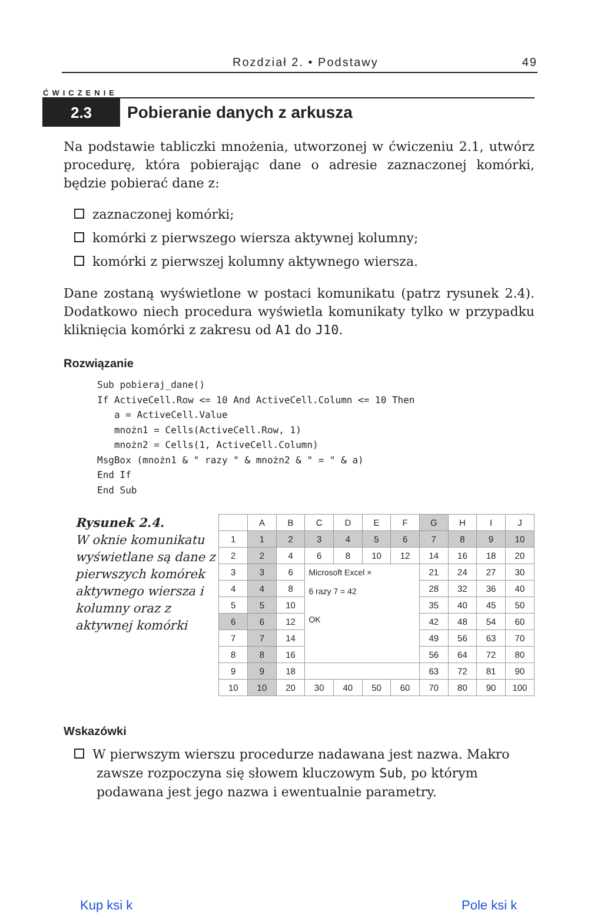Rozdział 2. • Podstawy 49
ĆWICZENIE
2.3
Pobieranie danych z arkusza
Na podstawie tabliczki mnożenia, utworzonej w ćwiczeniu 2.1, utwórz procedurę, która pobierając dane o adresie zaznaczonej komórki, będzie pobierać dane z:
zaznaczonej komórki;
komórki z pierwszego wiersza aktywnej kolumny;
komórki z pierwszej kolumny aktywnego wiersza.
Dane zostaną wyświetlone w postaci komunikatu (patrz rysunek 2.4). Dodatkowo niech procedura wyświetla komunikaty tylko w przypadku kliknięcia komórki z zakresu od A1 do J10.
Rozwiązanie
Sub pobieraj_dane()
If ActiveCell.Row <= 10 And ActiveCell.Column <= 10 Then
   a = ActiveCell.Value
   mnożn1 = Cells(ActiveCell.Row, 1)
   mnożn2 = Cells(1, ActiveCell.Column)
MsgBox (mnożn1 & " razy " & mnożn2 & " = " & a)
End If
End Sub
Rysunek 2.4.
W oknie komunikatu wyświetlane są dane z pierwszych komórek aktywnego wiersza i kolumny oraz z aktywnej komórki
| | A | B | C | D | E | F | G | H | I | J |
| 1 | 1 | 2 | 3 | 4 | 5 | 6 | 7 | 8 | 9 | 10 |
| 2 | 2 | 4 | 6 | 8 | 10 | 12 | 14 | 16 | 18 | 20 |
| 3 | 3 | 6 | Microsoft Excel × 6 razy 7 = 42 OK | | | | 21 | 24 | 27 | 30 |
| 4 | 4 | 8 | | | | | 28 | 32 | 36 | 40 |
| 5 | 5 | 10 | | | | | 35 | 40 | 45 | 50 |
| 6 | 6 | 12 | | | | | 42 | 48 | 54 | 60 |
| 7 | 7 | 14 | | | | | 49 | 56 | 63 | 70 |
| 8 | 8 | 16 | | | | | 56 | 64 | 72 | 80 |
| 9 | 9 | 18 | | | | | 63 | 72 | 81 | 90 |
| 10 | 10 | 20 | 30 | 40 | 50 | 60 | 70 | 80 | 90 | 100 |
Wskazówki
W pierwszym wierszu procedurze nadawana jest nazwa. Makro zawsze rozpoczyna się słowem kluczowym Sub, po którym podawana jest jego nazwa i ewentualnie parametry.
Kup ksi k Pole ksi k